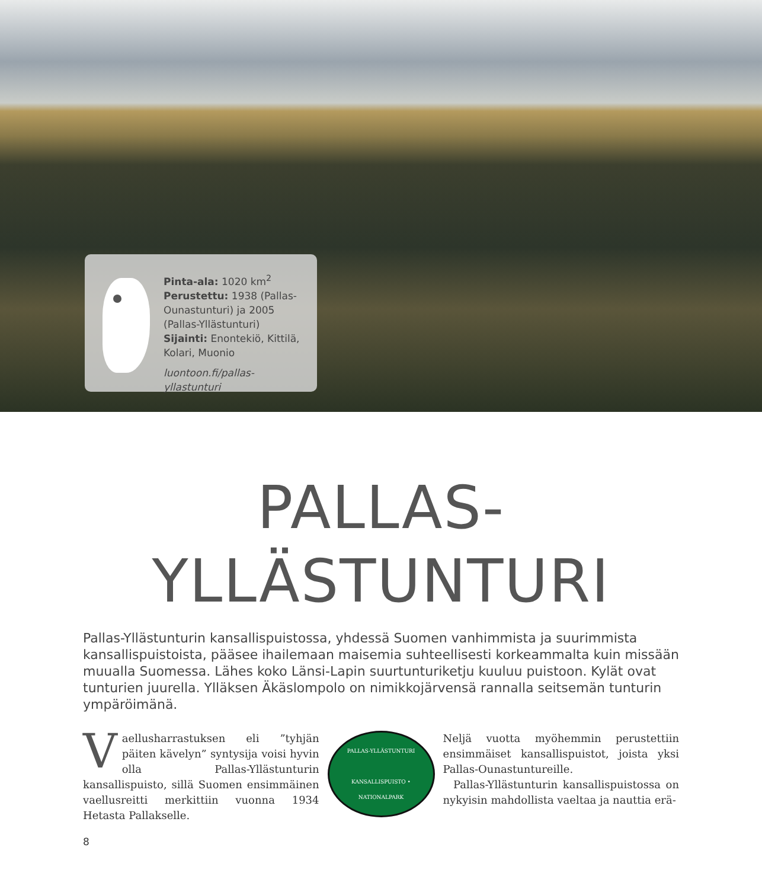Pinta-ala: 1020 km<sup>2</sup>
Perustettu: 1938 (Pallas-Ounastunturi) ja 2005 (Pallas-Yllästunturi)
Sijainti: Enontekiö, Kittilä, Kolari, Muonio
luontoon.fi/pallas-yllastunturi
PALLAS-
YLLÄSTUNTURI
Pallas-Yllästunturin kansallispuistossa, yhdessä Suomen vanhimmista ja suurimmista kansallispuistoista, pääsee ihailemaan maisemia suhteellisesti korkeammalta kuin missään muualla Suomessa. Lähes koko Länsi-Lapin suurtunturiketju kuuluu puistoon. Kylät ovat tunturien juurella. Ylläksen Äkäslompolo on nimikkojärvensä rannalla seitsemän tunturin ympäröimänä.
Vaellusharrastuksen eli ”tyhjän päiten kävelyn” syntysija voisi hyvin olla Pallas-Yllästunturin kansallispuisto, sillä Suomen ensimmäinen vaellusreitti merkittiin vuonna 1934 Hetasta Pallakselle.
PALLAS-YLLÄSTUNTURI
KANSALLISPUISTO • NATIONALPARK
Neljä vuotta myöhemmin perustettiin ensimmäiset kansallispuistot, joista yksi Pallas-Ounastuntureille.
Pallas-Yllästunturin kansallispuistossa on nykyisin mahdollista vaeltaa ja nauttia erä-
8